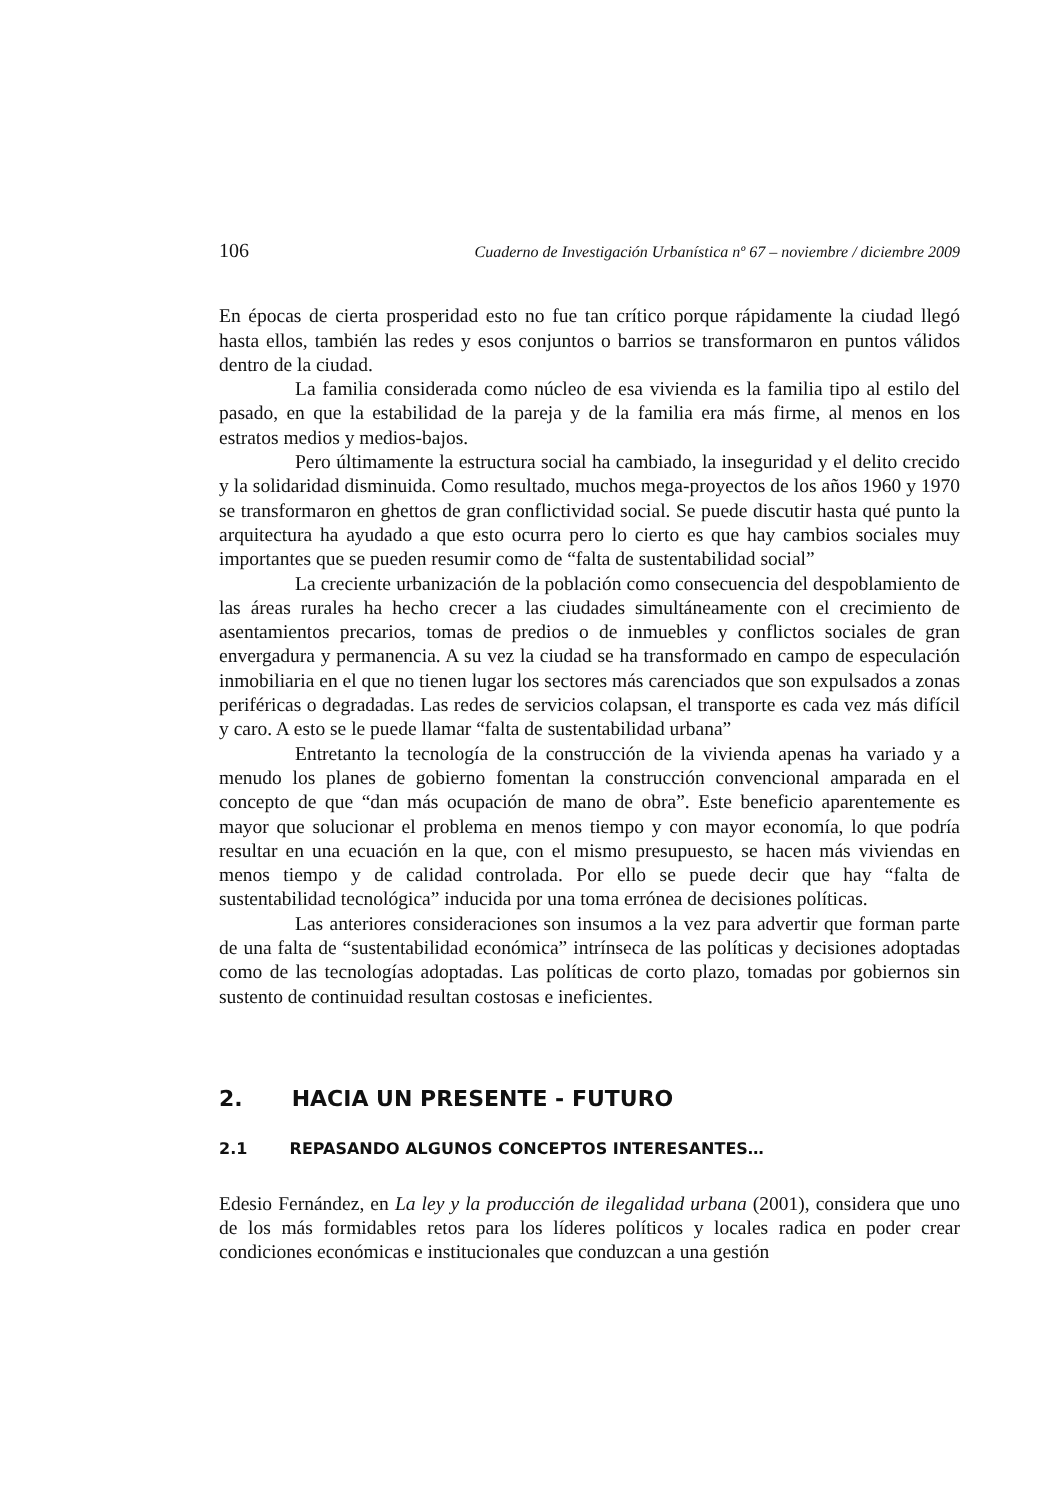106 Cuaderno de Investigación Urbanística nº 67 – noviembre / diciembre 2009
En épocas de cierta prosperidad esto no fue tan crítico porque rápidamente la ciudad llegó hasta ellos, también las redes y esos conjuntos o barrios se transformaron en puntos válidos dentro de la ciudad.
La familia considerada como núcleo de esa vivienda es la familia tipo al estilo del pasado, en que la estabilidad de la pareja y de la familia era más firme, al menos en los estratos medios y medios-bajos.
Pero últimamente la estructura social ha cambiado, la inseguridad y el delito crecido y la solidaridad disminuida. Como resultado, muchos mega-proyectos de los años 1960 y 1970 se transformaron en ghettos de gran conflictividad social. Se puede discutir hasta qué punto la arquitectura ha ayudado a que esto ocurra pero lo cierto es que hay cambios sociales muy importantes que se pueden resumir como de “falta de sustentabilidad social”
La creciente urbanización de la población como consecuencia del despoblamiento de las áreas rurales ha hecho crecer a las ciudades simultáneamente con el crecimiento de asentamientos precarios, tomas de predios o de inmuebles y conflictos sociales de gran envergadura y permanencia. A su vez la ciudad se ha transformado en campo de especulación inmobiliaria en el que no tienen lugar los sectores más carenciados que son expulsados a zonas periféricas o degradadas. Las redes de servicios colapsan, el transporte es cada vez más difícil y caro. A esto se le puede llamar “falta de sustentabilidad urbana”
Entretanto la tecnología de la construcción de la vivienda apenas ha variado y a menudo los planes de gobierno fomentan la construcción convencional amparada en el concepto de que “dan más ocupación de mano de obra”. Este beneficio aparentemente es mayor que solucionar el problema en menos tiempo y con mayor economía, lo que podría resultar en una ecuación en la que, con el mismo presupuesto, se hacen más viviendas en menos tiempo y de calidad controlada. Por ello se puede decir que hay “falta de sustentabilidad tecnológica” inducida por una toma errónea de decisiones políticas.
Las anteriores consideraciones son insumos a la vez para advertir que forman parte de una falta de “sustentabilidad económica” intrínseca de las políticas y decisiones adoptadas como de las tecnologías adoptadas. Las políticas de corto plazo, tomadas por gobiernos sin sustento de continuidad resultan costosas e ineficientes.
2. HACIA UN PRESENTE - FUTURO
2.1 REPASANDO ALGUNOS CONCEPTOS INTERESANTES…
Edesio Fernández, en La ley y la producción de ilegalidad urbana (2001), considera que uno de los más formidables retos para los líderes políticos y locales radica en poder crear condiciones económicas e institucionales que conduzcan a una gestión